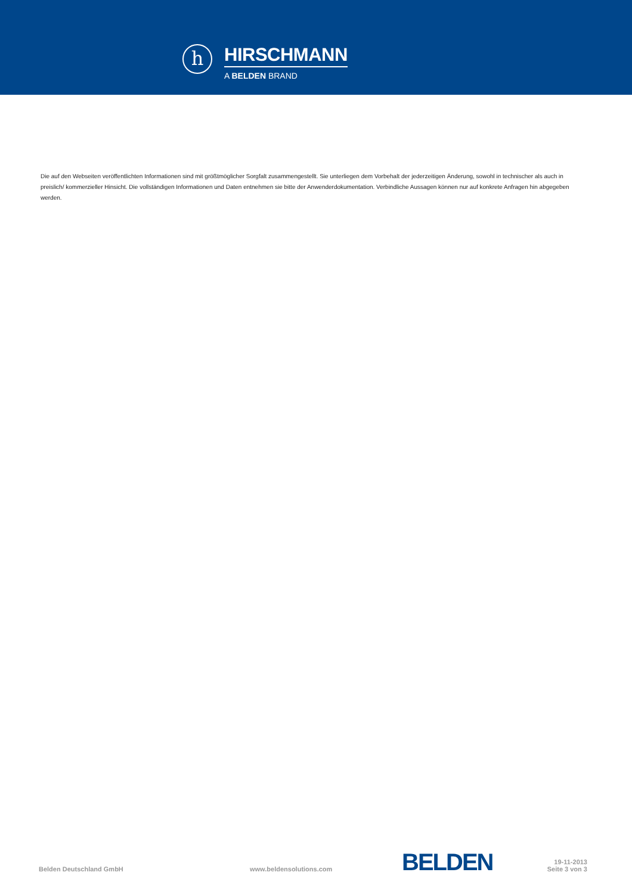h
HIRSCHMANN
A BELDEN BRAND
Die auf den Webseiten veröffentlichten Informationen sind mit größtmöglicher Sorgfalt zusammengestellt. Sie unterliegen dem Vorbehalt der jederzeitigen Änderung, sowohl in technischer als auch in preislich/ kommerzieller Hinsicht. Die vollständigen Informationen und Daten entnehmen sie bitte der Anwenderdokumentation. Verbindliche Aussagen können nur auf konkrete Anfragen hin abgegeben werden.
Belden Deutschland GmbH
www.beldensolutions.com
BELDEN
19-11-2013
Seite 3 von 3